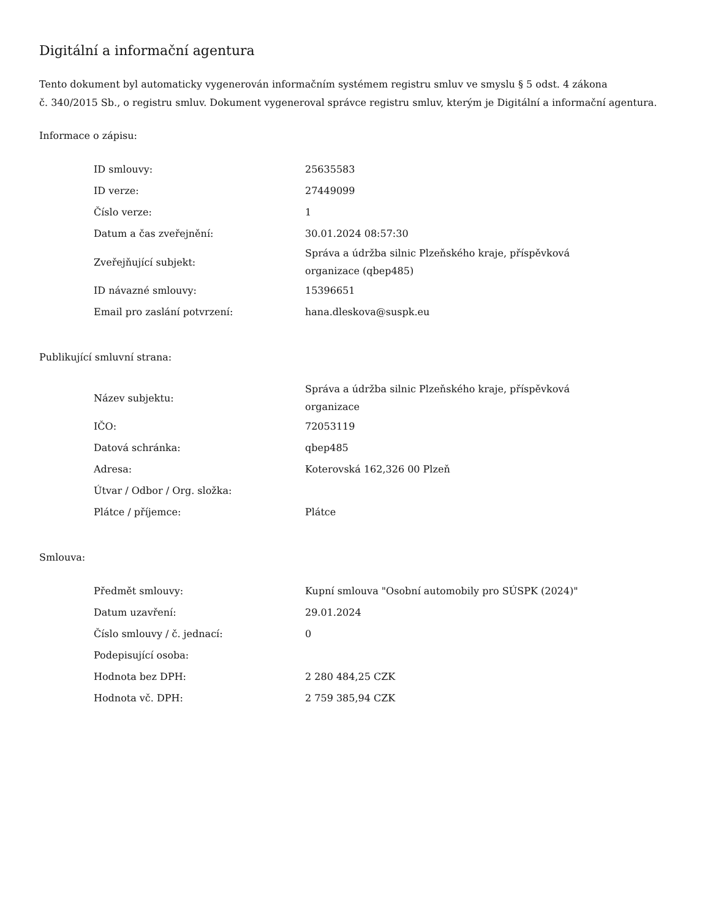Digitální a informační agentura
Tento dokument byl automaticky vygenerován informačním systémem registru smluv ve smyslu § 5 odst. 4 zákona
č. 340/2015 Sb., o registru smluv. Dokument vygeneroval správce registru smluv, kterým je Digitální a informační agentura.
Informace o zápisu:
| ID smlouvy: | 25635583 |
| ID verze: | 27449099 |
| Číslo verze: | 1 |
| Datum a čas zveřejnění: | 30.01.2024 08:57:30 |
| Zveřejňující subjekt: | Správa a údržba silnic Plzeňského kraje, příspěvková organizace (qbep485) |
| ID návazné smlouvy: | 15396651 |
| Email pro zaslání potvrzení: | hana.dleskova@suspk.eu |
Publikující smluvní strana:
| Název subjektu: | Správa a údržba silnic Plzeňského kraje, příspěvková organizace |
| IČO: | 72053119 |
| Datová schránka: | qbep485 |
| Adresa: | Koterovská 162,326 00 Plzeň |
| Útvar / Odbor / Org. složka: | |
| Plátce / příjemce: | Plátce |
Smlouva:
| Předmět smlouvy: | Kupní smlouva "Osobní automobily pro SÚSPK (2024)" |
| Datum uzavření: | 29.01.2024 |
| Číslo smlouvy / č. jednací: | 0 |
| Podepisující osoba: | |
| Hodnota bez DPH: | 2 280 484,25 CZK |
| Hodnota vč. DPH: | 2 759 385,94 CZK |